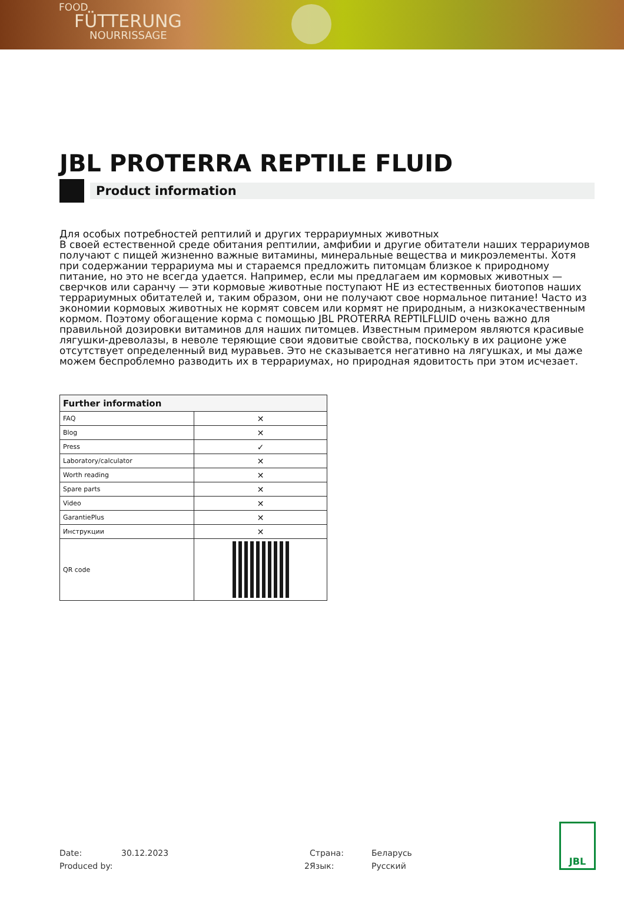FOOD
FÜTTERUNG
NOURRISSAGE
JBL PROTERRA REPTILE FLUID
Product information
Для особых потребностей рептилий и других террариумных животных
В своей естественной среде обитания рептилии, амфибии и другие обитатели наших террариумов получают с пищей жизненно важные витамины, минеральные вещества и микроэлементы. Хотя при содержании террариума мы и стараемся предложить питомцам близкое к природному питание, но это не всегда удается. Например, если мы предлагаем им кормовых животных — сверчков или саранчу — эти кормовые животные поступают НЕ из естественных биотопов наших террариумных обитателей и, таким образом, они не получают свое нормальное питание! Часто из экономии кормовых животных не кормят совсем или кормят не природным, а низкокачественным кормом. Поэтому обогащение корма с помощью JBL PROTERRA REPTILFLUID очень важно для правильной дозировки витаминов для наших питомцев. Известным примером являются красивые лягушки-древолазы, в неволе теряющие свои ядовитые свойства, поскольку в их рационе уже отсутствует определенный вид муравьев. Это не сказывается негативно на лягушках, и мы даже можем беспроблемно разводить их в террариумах, но природная ядовитость при этом исчезает.
| Further information | |
| --- | --- |
| FAQ | ✕ |
| Blog | ✕ |
| Press | ✓ |
| Laboratory/calculator | ✕ |
| Worth reading | ✕ |
| Spare parts | ✕ |
| Video | ✕ |
| GarantiePlus | ✕ |
| Инструкции | ✕ |
| QR code | |
Date:
30.12.2023
Страна:
Беларусь
Produced by:
2
Язык:
Русский
JBL